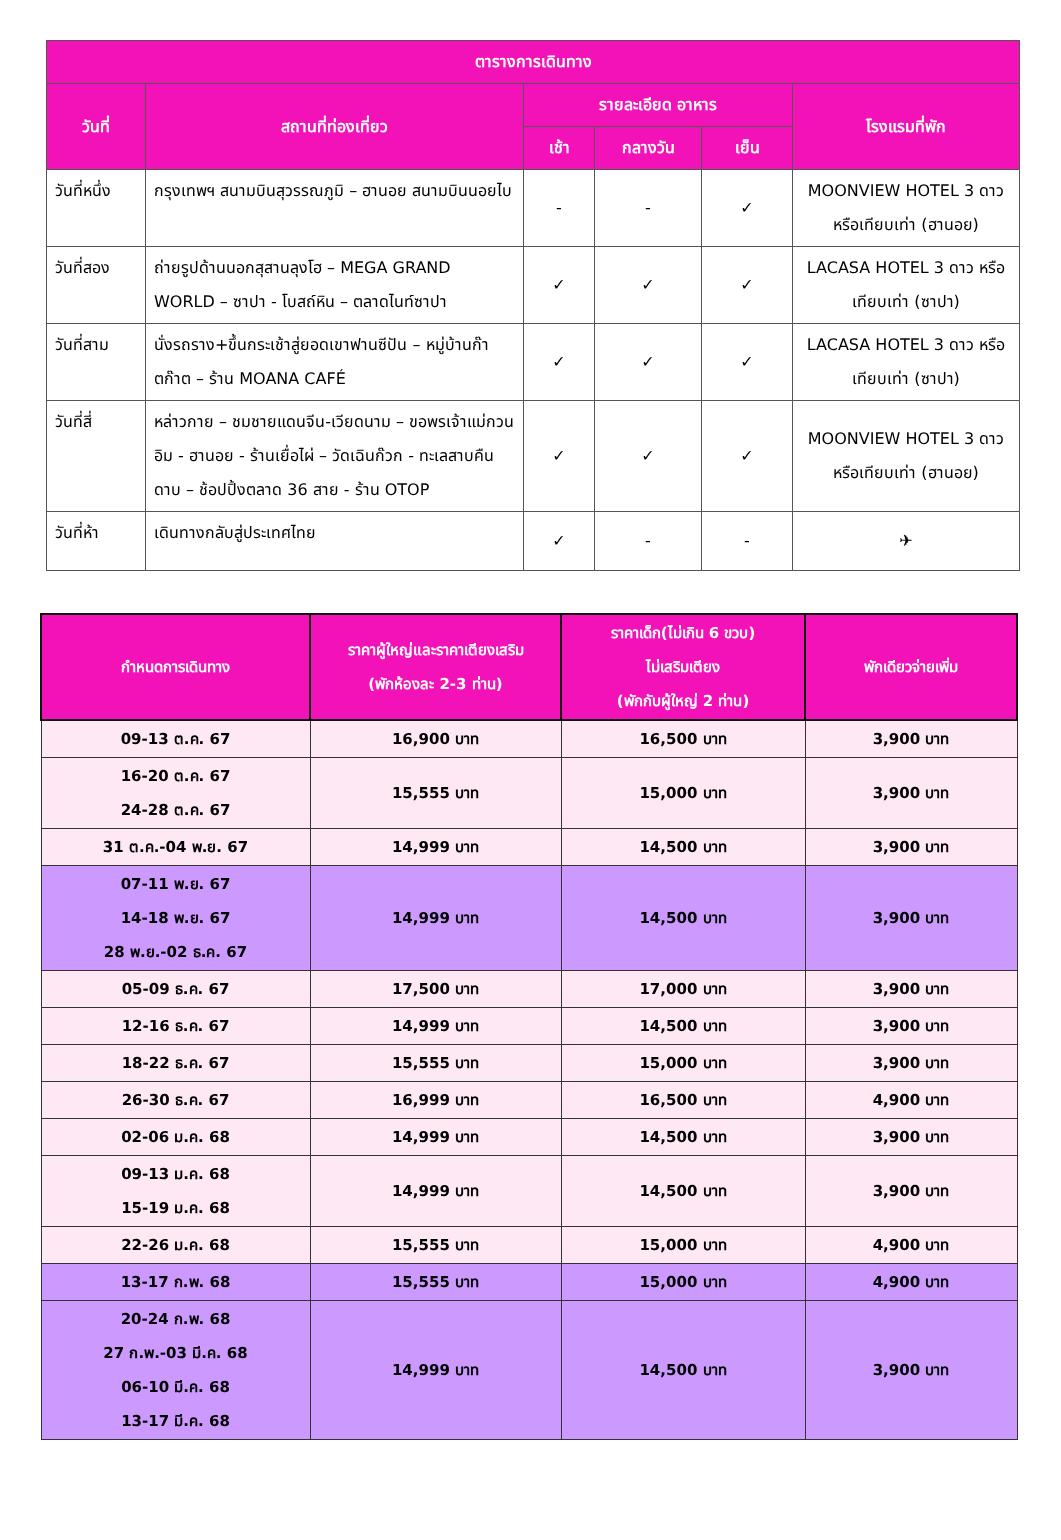| ตารางการเดินทาง | | | | | |
| --- | --- | --- | --- | --- | --- |
| วันที่ | สถานที่ท่องเที่ยว | รายละเอียด อาหาร | | | โรงแรมที่พัก |
| | | เช้า | กลางวัน | เย็น | |
| วันที่หนึ่ง | กรุงเทพฯ สนามบินสุวรรณภูมิ – ฮานอย สนามบินนอยไบ | - | - | ✓ | MOONVIEW HOTEL 3 ดาว หรือเทียบเท่า (ฮานอย) |
| วันที่สอง | ถ่ายรูปด้านนอกสุสานลุงโฮ – MEGA GRAND WORLD – ซาปา - โบสถ์หิน – ตลาดไนท์ซาปา | ✓ | ✓ | ✓ | LACASA HOTEL 3 ดาว หรือเทียบเท่า (ซาปา) |
| วันที่สาม | นั่งรถราง+ขึ้นกระเช้าสู่ยอดเขาฟานซีปัน – หมู่บ้านก๊าตก๊าต – ร้าน MOANA CAFÉ | ✓ | ✓ | ✓ | LACASA HOTEL 3 ดาว หรือเทียบเท่า (ซาปา) |
| วันที่สี่ | หล่าวกาย – ชมชายแดนจีน-เวียดนาม – ขอพรเจ้าแม่กวนอิม - ฮานอย - ร้านเยื่อไผ่ – วัดเฉินก๊วก - ทะเลสาบคืนดาบ – ช้อปปิ้งตลาด 36 สาย - ร้าน OTOP | ✓ | ✓ | ✓ | MOONVIEW HOTEL 3 ดาว หรือเทียบเท่า (ฮานอย) |
| วันที่ห้า | เดินทางกลับสู่ประเทศไทย | ✓ | - | - | ✈ |
| กำหนดการเดินทาง | ราคาผู้ใหญ่และราคาเตียงเสริม (พักห้องละ 2-3 ท่าน) | ราคาเด็ก(ไม่เกิน 6 ขวบ) ไม่เสริมเตียง (พักกับผู้ใหญ่ 2 ท่าน) | พักเดียวจ่ายเพิ่ม |
| --- | --- | --- | --- |
| 09-13 ต.ค. 67 | 16,900 บาท | 16,500 บาท | 3,900 บาท |
| 16-20 ต.ค. 67 24-28 ต.ค. 67 | 15,555 บาท | 15,000 บาท | 3,900 บาท |
| 31 ต.ค.-04 พ.ย. 67 | 14,999 บาท | 14,500 บาท | 3,900 บาท |
| 07-11 พ.ย. 67 14-18 พ.ย. 67 28 พ.ย.-02 ธ.ค. 67 | 14,999 บาท | 14,500 บาท | 3,900 บาท |
| 05-09 ธ.ค. 67 | 17,500 บาท | 17,000 บาท | 3,900 บาท |
| 12-16 ธ.ค. 67 | 14,999 บาท | 14,500 บาท | 3,900 บาท |
| 18-22 ธ.ค. 67 | 15,555 บาท | 15,000 บาท | 3,900 บาท |
| 26-30 ธ.ค. 67 | 16,999 บาท | 16,500 บาท | 4,900 บาท |
| 02-06 ม.ค. 68 | 14,999 บาท | 14,500 บาท | 3,900 บาท |
| 09-13 ม.ค. 68 15-19 ม.ค. 68 | 14,999 บาท | 14,500 บาท | 3,900 บาท |
| 22-26 ม.ค. 68 | 15,555 บาท | 15,000 บาท | 4,900 บาท |
| 13-17 ก.พ. 68 | 15,555 บาท | 15,000 บาท | 4,900 บาท |
| 20-24 ก.พ. 68 27 ก.พ.-03 มี.ค. 68 06-10 มี.ค. 68 13-17 มี.ค. 68 | 14,999 บาท | 14,500 บาท | 3,900 บาท |